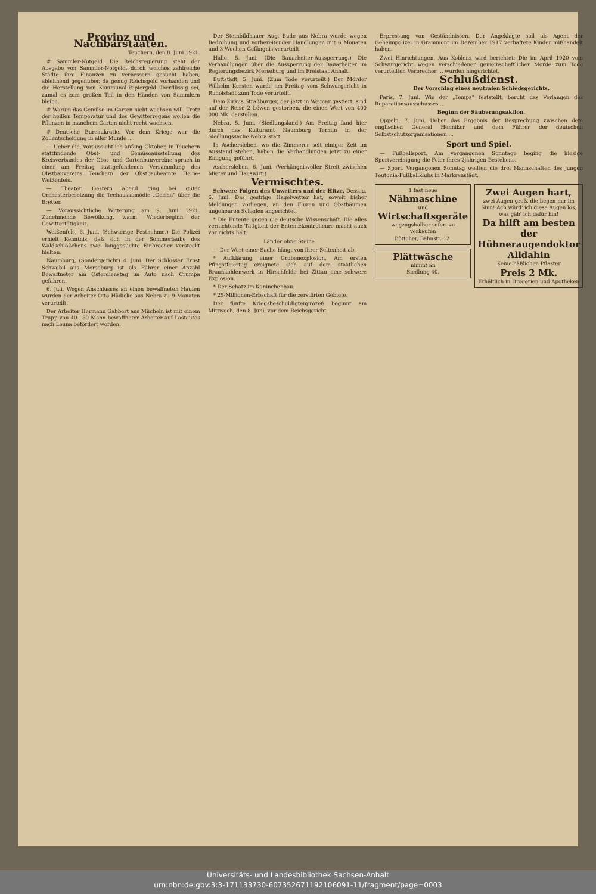Provinz und Nachbarstaaten.
Teuchern, den 8. Juni 1921.
# Sammler-Notgeld. Die Reichsregierung steht der Ausgabe von Sammler-Notgeld, durch welches zahlreiche Städte ihre Finanzen zu verbessern gesucht haben, ablehnend gegenüber, da genug Reichsgeld vorhanden und die Herstellung von Kommunal-Papiergeld überflüssig sei, zumal es zum großen Teil in den Händen von Sammlern bleibe.
# Warum das Gemüse im Garten nicht wachsen will. Trotz der heißen Temperatur und des Gewitterregens wollen die Pflanzen in manchem Garten nicht recht wachsen.
# Deutsche Bureaukratie. Vor dem Kriege war die Zollentscheidung in aller Munde ...
— Ueber die, voraussichtlich anfang Oktober, in Teuchern stattfindende Obst- und Gemüseausstellung des Kreisverbandes der Obst- und Gartenbauvereine sprach in einer am Freitag stattgefundenen Versammlung des Obstbauvereins Teuchern der Obstbaubeamte Heine-Weißenfels.
— Theater. Gestern abend ging bei guter Orchesterbesetzung die Teehauskomödie „Geisha“ über die Bretter.
— Voraussichtliche Witterung am 9. Juni 1921. Zunehmende Bewölkung, warm, Wiederbeginn der Gewittertätigkeit.
Weißenfels, 6. Juni. (Schwierige Festnahme.) Die Polizei erhielt Kenntnis, daß sich in der Sommerlaube des Waldschlößchens zwei langgesuchte Einbrecher versteckt hielten.
Naumburg, (Sondergericht) 4. Juni. Der Schlosser Ernst Schwebil aus Merseburg ist als Führer einer Anzahl Bewaffneter am Osterdienstag im Auto nach Crumpa gefahren.
6. Juli. Wegen Anschlusses an einen bewaffneten Haufen wurden der Arbeiter Otto Hädicke aus Nebra zu 9 Monaten verurteilt.
Der Arbeiter Hermann Gabbert aus Mücheln ist mit einem Trupp von 40—50 Mann bewaffneter Arbeiter auf Lastautos nach Leuna befördert worden.
Der Steinbildhauer Aug. Bude aus Nebra wurde wegen Bedrohung und vorbereitender Handlungen mit 6 Monaten und 3 Wochen Gefängnis verurteilt.
Halle, 5. Juni. (Die Bauarbeiter-Aussperrung.) Die Verhandlungen über die Aussperrung der Bauarbeiter im Regierungsbezirk Merseburg und im Freistaat Anhalt.
Buttstädt, 5. Juni. (Zum Tode verurteilt.) Der Mörder Wilhelm Kersten wurde am Freitag vom Schwurgericht in Rudolstadt zum Tode verurteilt.
Dem Zirkus Straßburger, der jetzt in Weimar gastiert, sind auf der Reise 2 Löwen gestorben, die einen Wert von 400 000 Mk. darstellen.
Nebra, 5. Juni. (Siedlungsland.) Am Freitag fand hier durch das Kulturamt Naumburg Termin in der Siedlungssache Nebra statt.
In Aschersleben, wo die Zimmerer seit einiger Zeit im Ausstand stehen, haben die Verhandlungen jetzt zu einer Einigung geführt.
Aschersleben, 6. Juni. (Verhängnisvoller Streit zwischen Mieter und Hauswirt.)
Vermischtes.
Schwere Folgen des Unwetters und der Hitze. Dessau, 6. Juni. Das gestrige Hagelwetter hat, soweit bisher Meldungen vorliegen, an den Fluren und Obstbäumen ungeheuren Schaden angerichtet.
* Die Entente gegen die deutsche Wissenschaft. Die alles vernichtende Tätigkeit der Ententekontrolleure macht auch vor nichts halt.
Länder ohne Steine.
— Der Wert einer Sache hängt von ihrer Seltenheit ab.
* Aufklärung einer Grubenexplosion. Am ersten Pfingstfeiertag ereignete sich auf dem staatlichen Braunkohlenwerk in Hirschfelde bei Zittau eine schwere Explosion.
* Der Schatz im Kaninchenbau.
* 25-Millionen-Erbschaft für die zerstörten Gebiete.
Der fünfte Kriegsbeschuldigtenprozeß beginnt am Mittwoch, den 8. Juni, vor dem Reichsgericht.
Erpressung von Geständnissen. Der Angeklagte soll als Agent der Geheimpolizei in Grammont im Dezember 1917 verhaftete Kinder mißhandelt haben.
Zwei Hinrichtungen. Aus Koblenz wird berichtet: Die im April 1920 vom Schwurgericht wegen verschiedener gemeinschaftlicher Morde zum Tode verurteilten Verbrecher ... wurden hingerichtet.
Schlußdienst.
Der Vorschlag eines neutralen Schiedsgerichts.
Paris, 7. Juni. Wie der „Temps“ feststellt, beruht das Verlangen des Reparationsausschusses ...
Beginn der Säuberungsaktion.
Oppeln, 7. Juni. Ueber das Ergebnis der Besprechung zwischen dem englischen General Henniker und dem Führer der deutschen Selbstschutzorganisationen ...
Sport und Spiel.
— Fußballsport. Am vergangenen Sonntage beging die hiesige Sportvereinigung die Feier ihres 2jährigen Bestehens.
— Sport. Vergangenen Sonntag weilten die drei Mannschaften des jungen Teutonia-Fußballklubs in Markranstädt.
1 fast neue
Nähmaschine
und
Wirtschaftsgeräte
wegzugshalber sofort zu verkaufen
Böttcher, Bahnstr. 12.
Plättwäsche
nimmt an
Siedlung 40.
Zwei Augen hart,
zwei Augen groß, die liegen mir im Sinn! Ach würd' ich diese Augen los, was gäb' ich dafür hin!
Da hilft am besten der Hühneraugendoktor Alldahin
Keine häßlichen Pflaster
Preis 2 Mk.
Erhältlich in Drogerien und Apotheken
Universitäts- und Landesbibliothek Sachsen-Anhalt
urn:nbn:de:gbv:3:3-171133730-607352671192106091-11/fragment/page=0003